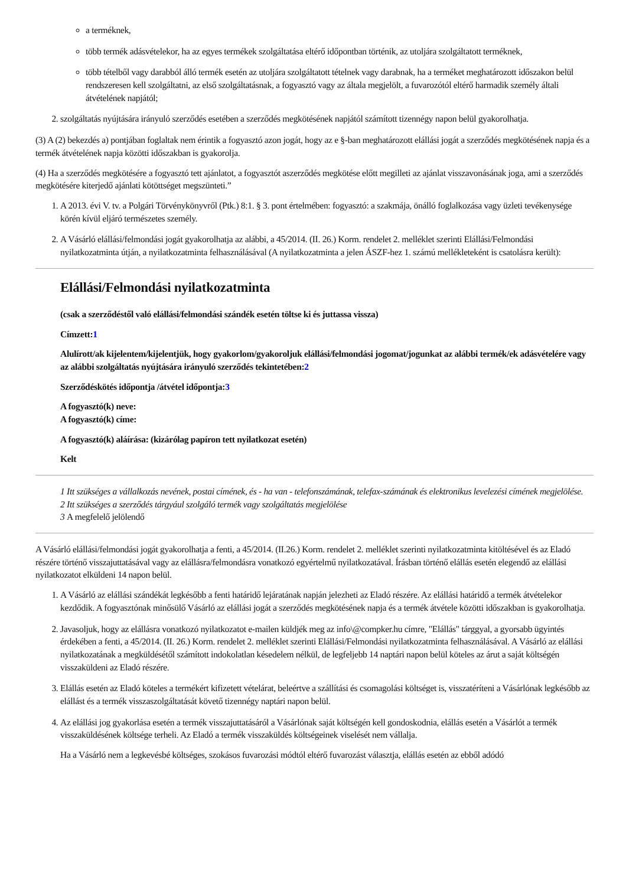a terméknek,
több termék adásvételekor, ha az egyes termékek szolgáltatása eltérő időpontban történik, az utoljára szolgáltatott terméknek,
több tételből vagy darabból álló termék esetén az utoljára szolgáltatott tételnek vagy darabnak, ha a terméket meghatározott időszakon belül rendszeresen kell szolgáltatni, az első szolgáltatásnak, a fogyasztó vagy az általa megjelölt, a fuvarozótól eltérő harmadik személy általi átvételének napjától;
2. szolgáltatás nyújtására irányuló szerződés esetében a szerződés megkötésének napjától számított tizennégy napon belül gyakorolhatja.
(3) A (2) bekezdés a) pontjában foglaltak nem érintik a fogyasztó azon jogát, hogy az e §-ban meghatározott elállási jogát a szerződés megkötésének napja és a termék átvételének napja közötti időszakban is gyakorolja.
(4) Ha a szerződés megkötésére a fogyasztó tett ajánlatot, a fogyasztót aszerződés megkötése előtt megilleti az ajánlat visszavonásának joga, ami a szerződés megkötésére kiterjedő ajánlati kötöttséget megszünteti.”
1. A 2013. évi V. tv. a Polgári Törvénykönyvről (Ptk.) 8:1. § 3. pont értelmében: fogyasztó: a szakmája, önálló foglalkozása vagy üzleti tevékenysége körén kívül eljáró természetes személy.
2. A Vásárló elállási/felmondási jogát gyakorolhatja az alábbi, a 45/2014. (II. 26.) Korm. rendelet 2. melléklet szerinti Elállási/Felmondási nyilatkozatminta útján, a nyilatkozatminta felhasználásával (A nyilatkozatminta a jelen ÁSZF-hez 1. számú mellékleteként is csatolásra került):
Elállási/Felmondási nyilatkozatminta
(csak a szerződéstől való elállási/felmondási szándék esetén töltse ki és juttassa vissza)
Címzett:1
Alulírott/ak kijelentem/kijelentjük, hogy gyakorlom/gyakoroljuk elállási/felmondási jogomat/jogunkat az alábbi termék/ek adásvételére vagy az alábbi szolgáltatás nyújtására irányuló szerződés tekintetében:2
Szerződéskötés időpontja /átvétel időpontja:3
A fogyasztó(k) neve:
A fogyasztó(k) címe:
A fogyasztó(k) aláírása: (kizárólag papíron tett nyilatkozat esetén)
Kelt
1 Itt szükséges a vállalkozás nevének, postai címének, és - ha van - telefonszámának, telefax-számának és elektronikus levelezési címének megjelölése.
2 Itt szükséges a szerződés tárgyául szolgáló termék vagy szolgáltatás megjelölése
3 A megfelelő jelölendő
A Vásárló elállási/felmondási jogát gyakorolhatja a fenti, a 45/2014. (II.26.) Korm. rendelet 2. melléklet szerinti nyilatkozatminta kitöltésével és az Eladó részére történő visszajuttatásával vagy az elállásra/felmondásra vonatkozó egyértelmű nyilatkozatával. Írásban történő elállás esetén elegendő az elállási nyilatkozatot elküldeni 14 napon belül.
1. A Vásárló az elállási szándékát legkésőbb a fenti határidő lejáratának napján jelezheti az Eladó részére. Az elállási határidő a termék átvételekor kezdődik. A fogyasztónak minősülő Vásárló az elállási jogát a szerződés megkötésének napja és a termék átvétele közötti időszakban is gyakorolhatja.
2. Javasoljuk, hogy az elállásra vonatkozó nyilatkozatot e-mailen küldjék meg az info\@compker.hu címre, "Elállás" tárggyal, a gyorsabb ügyintés érdekében a fenti, a 45/2014. (II. 26.) Korm. rendelet 2. melléklet szerinti Elállási/Felmondási nyilatkozatminta felhasználásával. A Vásárló az elállási nyilatkozatának a megküldésétől számított indokolatlan késedelem nélkül, de legfeljebb 14 naptári napon belül köteles az árut a saját költségén visszaküldeni az Eladó részére.
3. Elállás esetén az Eladó köteles a termékért kifizetett vételárat, beleértve a szállítási és csomagolási költséget is, visszatéríteni a Vásárlónak legkésőbb az elállást és a termék visszaszolgáltatását követő tizennégy naptári napon belül.
4. Az elállási jog gyakorlása esetén a termék visszajuttatásáról a Vásárlónak saját költségén kell gondoskodnia, elállás esetén a Vásárlót a termék visszaküldésének költsége terheli. Az Eladó a termék visszaküldés költségeinek viselését nem vállalja.
Ha a Vásárló nem a legkevésbé költséges, szokásos fuvarozási módtól eltérő fuvarozást választja, elállás esetén az ebből adódó